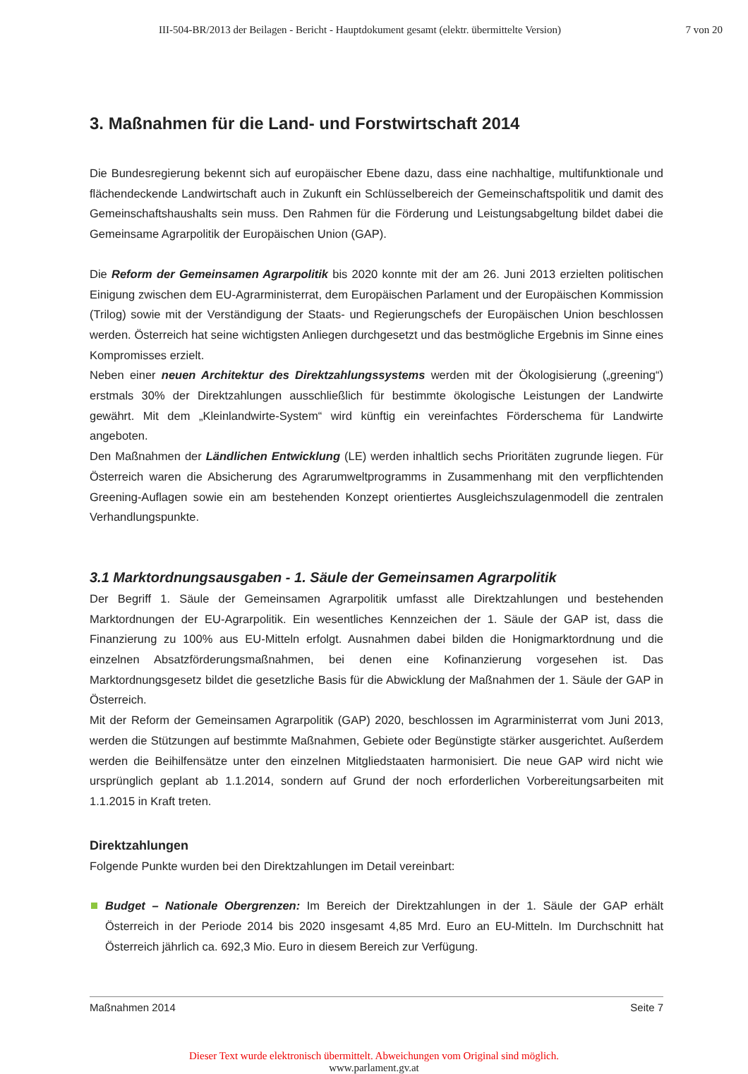III-504-BR/2013 der Beilagen - Bericht - Hauptdokument gesamt (elektr. übermittelte Version) 7 von 20
3. Maßnahmen für die Land- und Forstwirtschaft 2014
Die Bundesregierung bekennt sich auf europäischer Ebene dazu, dass eine nachhaltige, multifunktionale und flächendeckende Landwirtschaft auch in Zukunft ein Schlüsselbereich der Gemeinschaftspolitik und damit des Gemeinschaftshaushalts sein muss. Den Rahmen für die Förderung und Leistungsabgeltung bildet dabei die Gemeinsame Agrarpolitik der Europäischen Union (GAP).
Die Reform der Gemeinsamen Agrarpolitik bis 2020 konnte mit der am 26. Juni 2013 erzielten politischen Einigung zwischen dem EU-Agrarministerrat, dem Europäischen Parlament und der Europäischen Kommission (Trilog) sowie mit der Verständigung der Staats- und Regierungschefs der Europäischen Union beschlossen werden. Österreich hat seine wichtigsten Anliegen durchgesetzt und das bestmögliche Ergebnis im Sinne eines Kompromisses erzielt.
Neben einer neuen Architektur des Direktzahlungssystems werden mit der Ökologisierung („greening“) erstmals 30% der Direktzahlungen ausschließlich für bestimmte ökologische Leistungen der Landwirte gewährt. Mit dem „Kleinlandwirte-System“ wird künftig ein vereinfachtes Förderschema für Landwirte angeboten.
Den Maßnahmen der Ländlichen Entwicklung (LE) werden inhaltlich sechs Prioritäten zugrunde liegen. Für Österreich waren die Absicherung des Agrarumweltprogramms in Zusammenhang mit den verpflichtenden Greening-Auflagen sowie ein am bestehenden Konzept orientiertes Ausgleichszulagenmodell die zentralen Verhandlungspunkte.
3.1 Marktordnungsausgaben - 1. Säule der Gemeinsamen Agrarpolitik
Der Begriff 1. Säule der Gemeinsamen Agrarpolitik umfasst alle Direktzahlungen und bestehenden Marktordnungen der EU-Agrarpolitik. Ein wesentliches Kennzeichen der 1. Säule der GAP ist, dass die Finanzierung zu 100% aus EU-Mitteln erfolgt. Ausnahmen dabei bilden die Honigmarktordnung und die einzelnen Absatzförderungsmaßnahmen, bei denen eine Kofinanzierung vorgesehen ist. Das Marktordnungsgesetz bildet die gesetzliche Basis für die Abwicklung der Maßnahmen der 1. Säule der GAP in Österreich.
Mit der Reform der Gemeinsamen Agrarpolitik (GAP) 2020, beschlossen im Agrarministerrat vom Juni 2013, werden die Stützungen auf bestimmte Maßnahmen, Gebiete oder Begünstigte stärker ausgerichtet. Außerdem werden die Beihilfensätze unter den einzelnen Mitgliedstaaten harmonisiert. Die neue GAP wird nicht wie ursprünglich geplant ab 1.1.2014, sondern auf Grund der noch erforderlichen Vorbereitungsarbeiten mit 1.1.2015 in Kraft treten.
Direktzahlungen
Folgende Punkte wurden bei den Direktzahlungen im Detail vereinbart:
Budget – Nationale Obergrenzen: Im Bereich der Direktzahlungen in der 1. Säule der GAP erhält Österreich in der Periode 2014 bis 2020 insgesamt 4,85 Mrd. Euro an EU-Mitteln. Im Durchschnitt hat Österreich jährlich ca. 692,3 Mio. Euro in diesem Bereich zur Verfügung.
Maßnahmen 2014 Seite 7
Dieser Text wurde elektronisch übermittelt. Abweichungen vom Original sind möglich.
www.parlament.gv.at